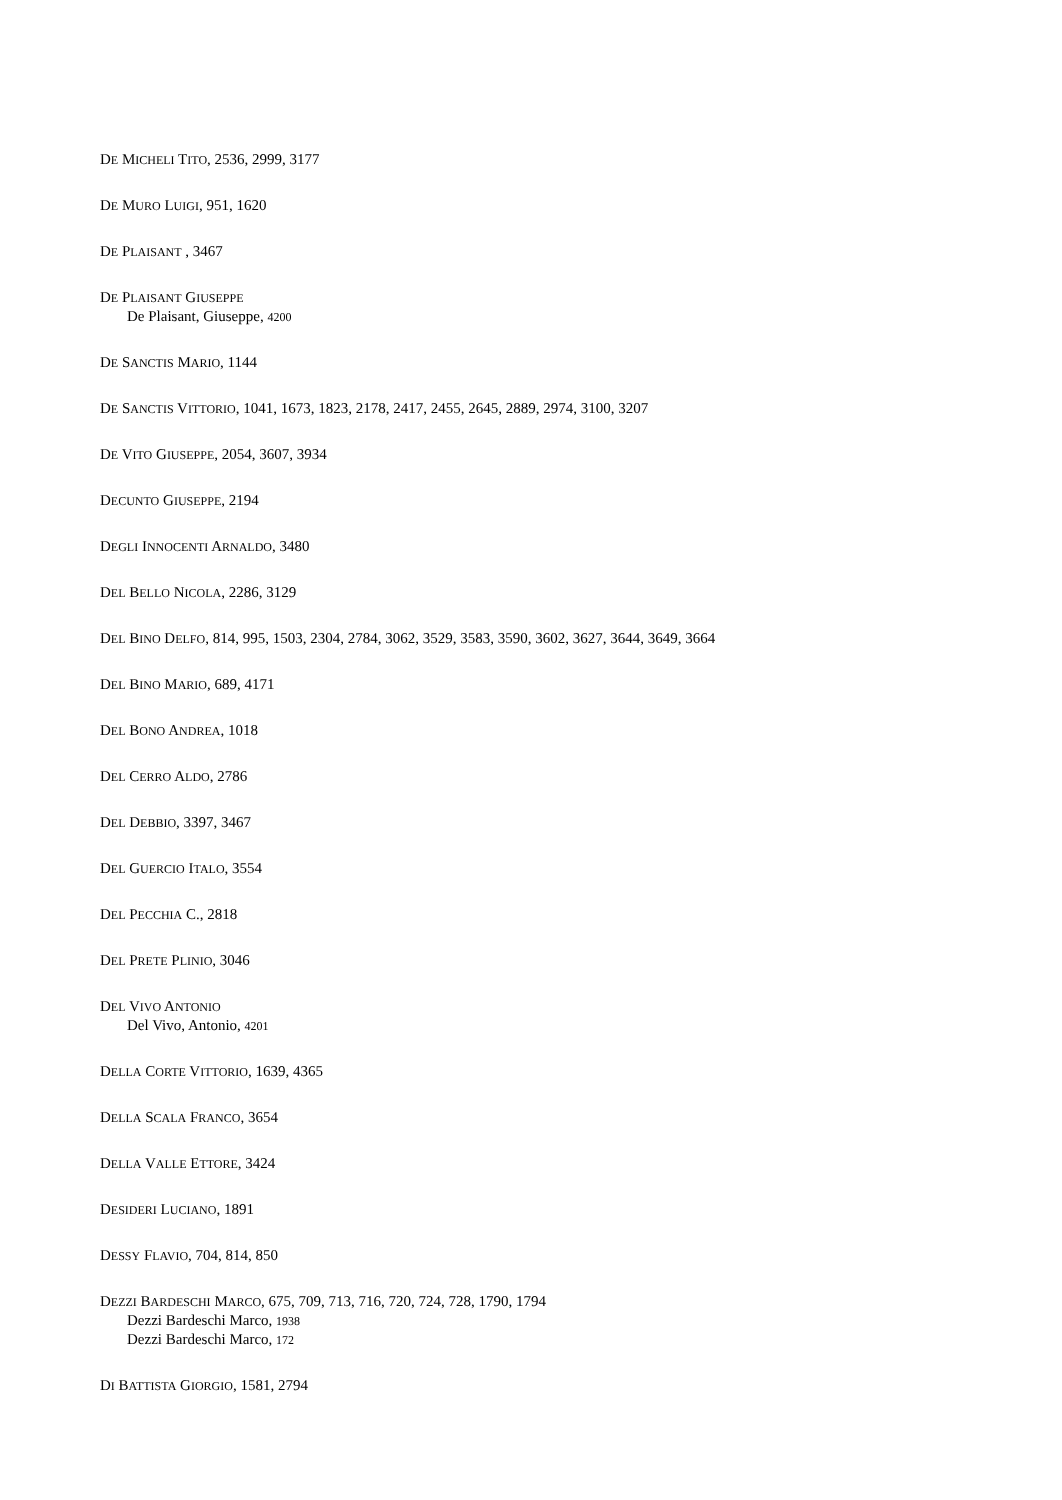DE MICHELI TITO, 2536, 2999, 3177
DE MURO LUIGI, 951, 1620
DE PLAISANT , 3467
DE PLAISANT GIUSEPPE
De Plaisant, Giuseppe, 4200
DE SANCTIS MARIO, 1144
DE SANCTIS VITTORIO, 1041, 1673, 1823, 2178, 2417, 2455, 2645, 2889, 2974, 3100, 3207
DE VITO GIUSEPPE, 2054, 3607, 3934
DECUNTO GIUSEPPE, 2194
DEGLI INNOCENTI ARNALDO, 3480
DEL BELLO NICOLA, 2286, 3129
DEL BINO DELFO, 814, 995, 1503, 2304, 2784, 3062, 3529, 3583, 3590, 3602, 3627, 3644, 3649, 3664
DEL BINO MARIO, 689, 4171
DEL BONO ANDREA, 1018
DEL CERRO ALDO, 2786
DEL DEBBIO, 3397, 3467
DEL GUERCIO ITALO, 3554
DEL PECCHIA C., 2818
DEL PRETE PLINIO, 3046
DEL VIVO ANTONIO
Del Vivo, Antonio, 4201
DELLA CORTE VITTORIO, 1639, 4365
DELLA SCALA FRANCO, 3654
DELLA VALLE ETTORE, 3424
DESIDERI LUCIANO, 1891
DESSY FLAVIO, 704, 814, 850
DEZZI BARDESCHI MARCO, 675, 709, 713, 716, 720, 724, 728, 1790, 1794
Dezzi Bardeschi Marco, 1938
Dezzi Bardeschi Marco, 172
DI BATTISTA GIORGIO, 1581, 2794